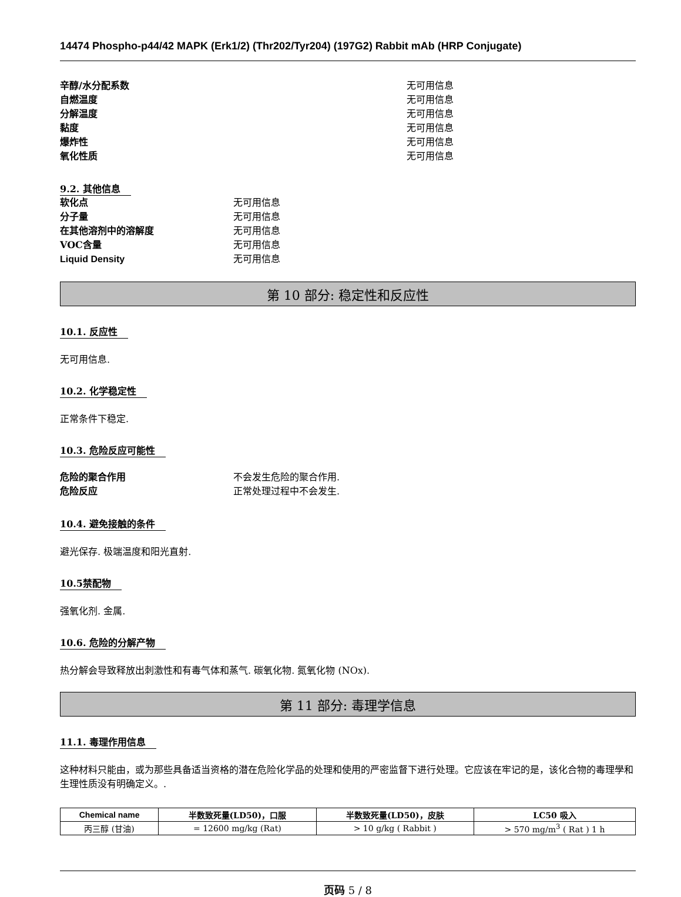14474 Phospho-p44/42 MAPK (Erk1/2) (Thr202/Tyr204) (197G2) Rabbit mAb (HRP Conjugate)
辛醇/水分配系数 无可用信息
自燃温度 无可用信息
分解温度 无可用信息
黏度 无可用信息
爆炸性 无可用信息
氧化性质 无可用信息
9.2. 其他信息
软化点 无可用信息
分子量 无可用信息
在其他溶剂中的溶解度 无可用信息
VOC含量 无可用信息
Liquid Density 无可用信息
第 10 部分: 稳定性和反应性
10.1. 反应性
无可用信息.
10.2. 化学稳定性
正常条件下稳定.
10.3. 危险反应可能性
危险的聚合作用 不会发生危险的聚合作用.
危险反应 正常处理过程中不会发生.
10.4. 避免接触的条件
避光保存. 极端温度和阳光直射.
10.5禁配物
强氧化剂. 金属.
10.6. 危险的分解产物
热分解会导致释放出刺激性和有毒气体和蒸气. 碳氧化物. 氮氧化物 (NOx).
第 11 部分: 毒理学信息
11.1. 毒理作用信息
这种材料只能由，或为那些具备适当资格的潜在危险化学品的处理和使用的严密监督下进行处理。它应该在牢记的是，该化合物的毒理學和生理性质没有明确定义。.
| Chemical name | 半数致死量(LD50)，口服 | 半数致死量(LD50)，皮肤 | LC50 吸入 |
| --- | --- | --- | --- |
| 丙三醇 (甘油) | = 12600 mg/kg (Rat) | > 10 g/kg ( Rabbit ) | > 570 mg/m<sup>3</sup> ( Rat ) 1 h |
页码 5 / 8